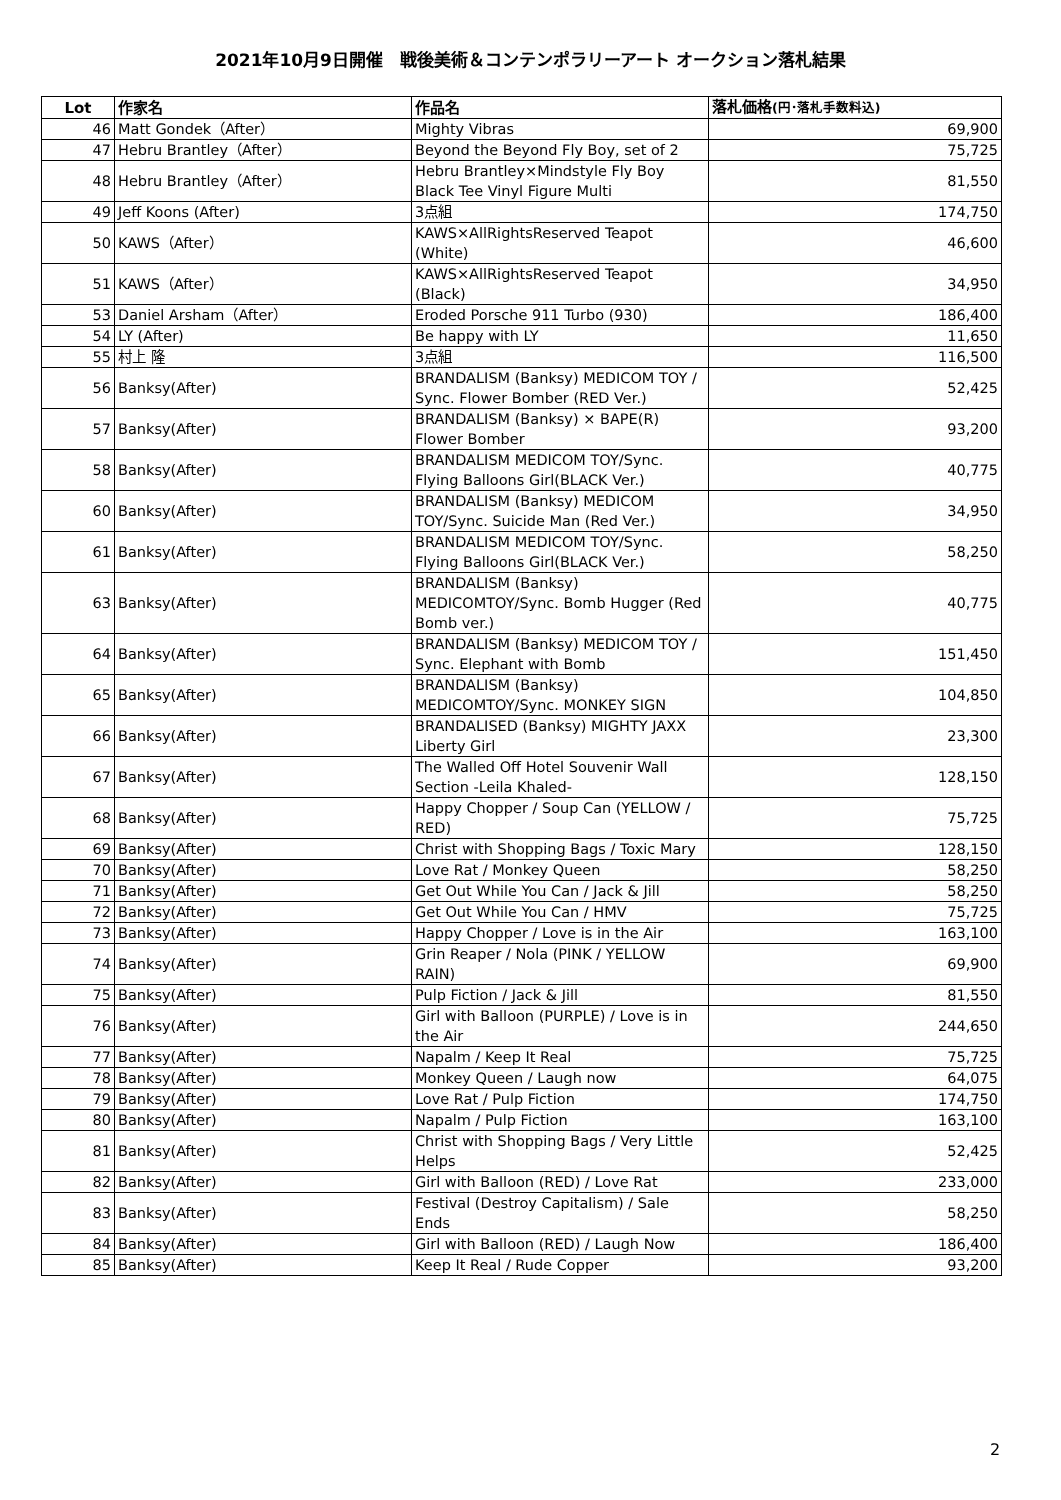2021年10月9日開催　戦後美術＆コンテンポラリーアート オークション落札結果
| Lot | 作家名 | 作品名 | 落札価格 (円･落札手数料込) |
| --- | --- | --- | --- |
| 46 | Matt Gondek（After） | Mighty Vibras | 69,900 |
| 47 | Hebru Brantley（After） | Beyond the Beyond Fly Boy, set of 2 | 75,725 |
| 48 | Hebru Brantley（After） | Hebru Brantley×Mindstyle Fly Boy Black Tee Vinyl Figure Multi | 81,550 |
| 49 | Jeff Koons (After) | 3点組 | 174,750 |
| 50 | KAWS（After） | KAWS×AllRightsReserved Teapot (White) | 46,600 |
| 51 | KAWS（After） | KAWS×AllRightsReserved Teapot (Black) | 34,950 |
| 53 | Daniel Arsham（After） | Eroded Porsche 911 Turbo (930) | 186,400 |
| 54 | LY (After) | Be happy with LY | 11,650 |
| 55 | 村上 隆 | 3点組 | 116,500 |
| 56 | Banksy(After) | BRANDALISM (Banksy) MEDICOM TOY / Sync. Flower Bomber (RED Ver.) | 52,425 |
| 57 | Banksy(After) | BRANDALISM (Banksy) × BAPE(R) Flower Bomber | 93,200 |
| 58 | Banksy(After) | BRANDALISM MEDICOM TOY/Sync. Flying Balloons Girl(BLACK Ver.) | 40,775 |
| 60 | Banksy(After) | BRANDALISM (Banksy) MEDICOM TOY/Sync. Suicide Man (Red Ver.) | 34,950 |
| 61 | Banksy(After) | BRANDALISM MEDICOM TOY/Sync. Flying Balloons Girl(BLACK Ver.) | 58,250 |
| 63 | Banksy(After) | BRANDALISM (Banksy) MEDICOMTOY/Sync. Bomb Hugger (Red Bomb ver.) | 40,775 |
| 64 | Banksy(After) | BRANDALISM (Banksy) MEDICOM TOY / Sync. Elephant with Bomb | 151,450 |
| 65 | Banksy(After) | BRANDALISM (Banksy) MEDICOMTOY/Sync. MONKEY SIGN | 104,850 |
| 66 | Banksy(After) | BRANDALISED (Banksy) MIGHTY JAXX Liberty Girl | 23,300 |
| 67 | Banksy(After) | The Walled Off Hotel Souvenir Wall Section -Leila Khaled- | 128,150 |
| 68 | Banksy(After) | Happy Chopper / Soup Can (YELLOW / RED) | 75,725 |
| 69 | Banksy(After) | Christ with Shopping Bags / Toxic Mary | 128,150 |
| 70 | Banksy(After) | Love Rat / Monkey Queen | 58,250 |
| 71 | Banksy(After) | Get Out While You Can / Jack & Jill | 58,250 |
| 72 | Banksy(After) | Get Out While You Can / HMV | 75,725 |
| 73 | Banksy(After) | Happy Chopper / Love is in the Air | 163,100 |
| 74 | Banksy(After) | Grin Reaper / Nola (PINK / YELLOW RAIN) | 69,900 |
| 75 | Banksy(After) | Pulp Fiction / Jack & Jill | 81,550 |
| 76 | Banksy(After) | Girl with Balloon (PURPLE) / Love is in the Air | 244,650 |
| 77 | Banksy(After) | Napalm / Keep It Real | 75,725 |
| 78 | Banksy(After) | Monkey Queen / Laugh now | 64,075 |
| 79 | Banksy(After) | Love Rat / Pulp Fiction | 174,750 |
| 80 | Banksy(After) | Napalm / Pulp Fiction | 163,100 |
| 81 | Banksy(After) | Christ with Shopping Bags / Very Little Helps | 52,425 |
| 82 | Banksy(After) | Girl with Balloon (RED) / Love Rat | 233,000 |
| 83 | Banksy(After) | Festival (Destroy Capitalism) / Sale Ends | 58,250 |
| 84 | Banksy(After) | Girl with Balloon (RED) / Laugh Now | 186,400 |
| 85 | Banksy(After) | Keep It Real / Rude Copper | 93,200 |
2